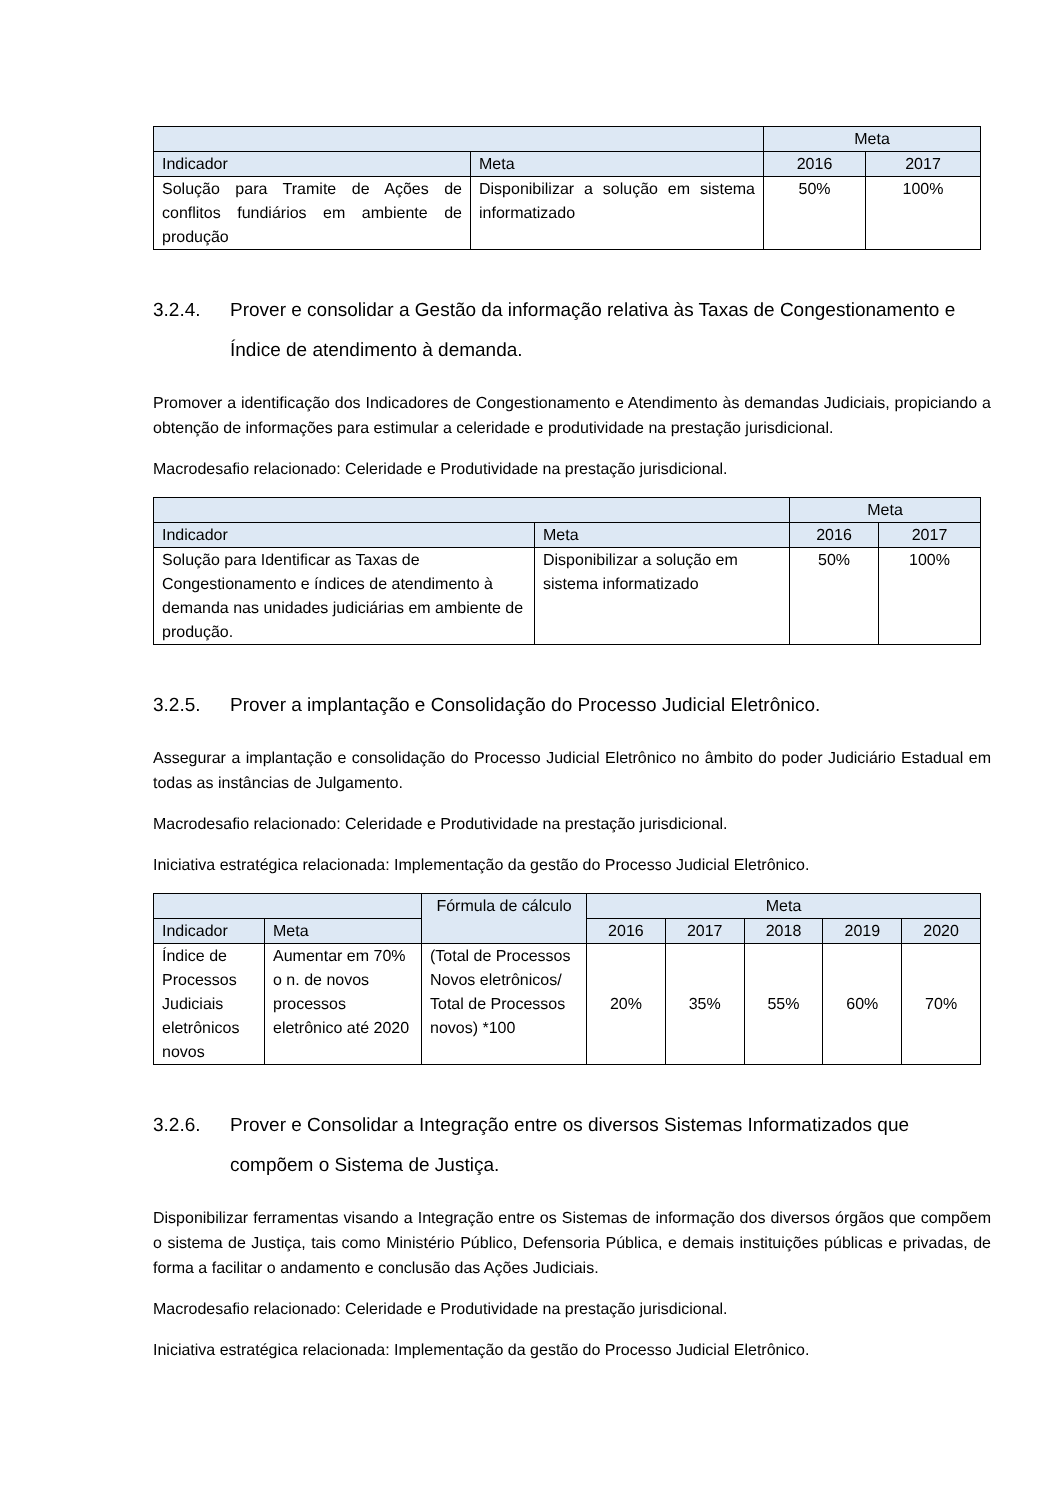| | | Meta | |
| --- | --- | --- | --- |
| Indicador | Meta | 2016 | 2017 |
| Solução para Tramite de Ações de conflitos fundiários em ambiente de produção | Disponibilizar a solução em sistema informatizado | 50% | 100% |
3.2.4. Prover e consolidar a Gestão da informação relativa às Taxas de Congestionamento e Índice de atendimento à demanda.
Promover a identificação dos Indicadores de Congestionamento e Atendimento às demandas Judiciais, propiciando a obtenção de informações para estimular a celeridade e produtividade na prestação jurisdicional.
Macrodesafio relacionado: Celeridade e Produtividade na prestação jurisdicional.
| | | Meta | |
| --- | --- | --- | --- |
| Indicador | Meta | 2016 | 2017 |
| Solução para Identificar as Taxas de Congestionamento e índices de atendimento à demanda nas unidades judiciárias em ambiente de produção. | Disponibilizar a solução em sistema informatizado | 50% | 100% |
3.2.5. Prover a implantação e Consolidação do Processo Judicial Eletrônico.
Assegurar a implantação e consolidação do Processo Judicial Eletrônico no âmbito do poder Judiciário Estadual em todas as instâncias de Julgamento.
Macrodesafio relacionado: Celeridade e Produtividade na prestação jurisdicional.
Iniciativa estratégica relacionada: Implementação da gestão do Processo Judicial Eletrônico.
| | | Fórmula de cálculo | Meta | | | | |
| --- | --- | --- | --- | --- | --- | --- | --- |
| Indicador | Meta | | 2016 | 2017 | 2018 | 2019 | 2020 |
| Índice de Processos Judiciais eletrônicos novos | Aumentar em 70% o n. de novos processos eletrônico até 2020 | (Total de Processos Novos eletrônicos/ Total de Processos novos) *100 | 20% | 35% | 55% | 60% | 70% |
3.2.6. Prover e Consolidar a Integração entre os diversos Sistemas Informatizados que compõem o Sistema de Justiça.
Disponibilizar ferramentas visando a Integração entre os Sistemas de informação dos diversos órgãos que compõem o sistema de Justiça, tais como Ministério Público, Defensoria Pública, e demais instituições públicas e privadas, de forma a facilitar o andamento e conclusão das Ações Judiciais.
Macrodesafio relacionado: Celeridade e Produtividade na prestação jurisdicional.
Iniciativa estratégica relacionada: Implementação da gestão do Processo Judicial Eletrônico.